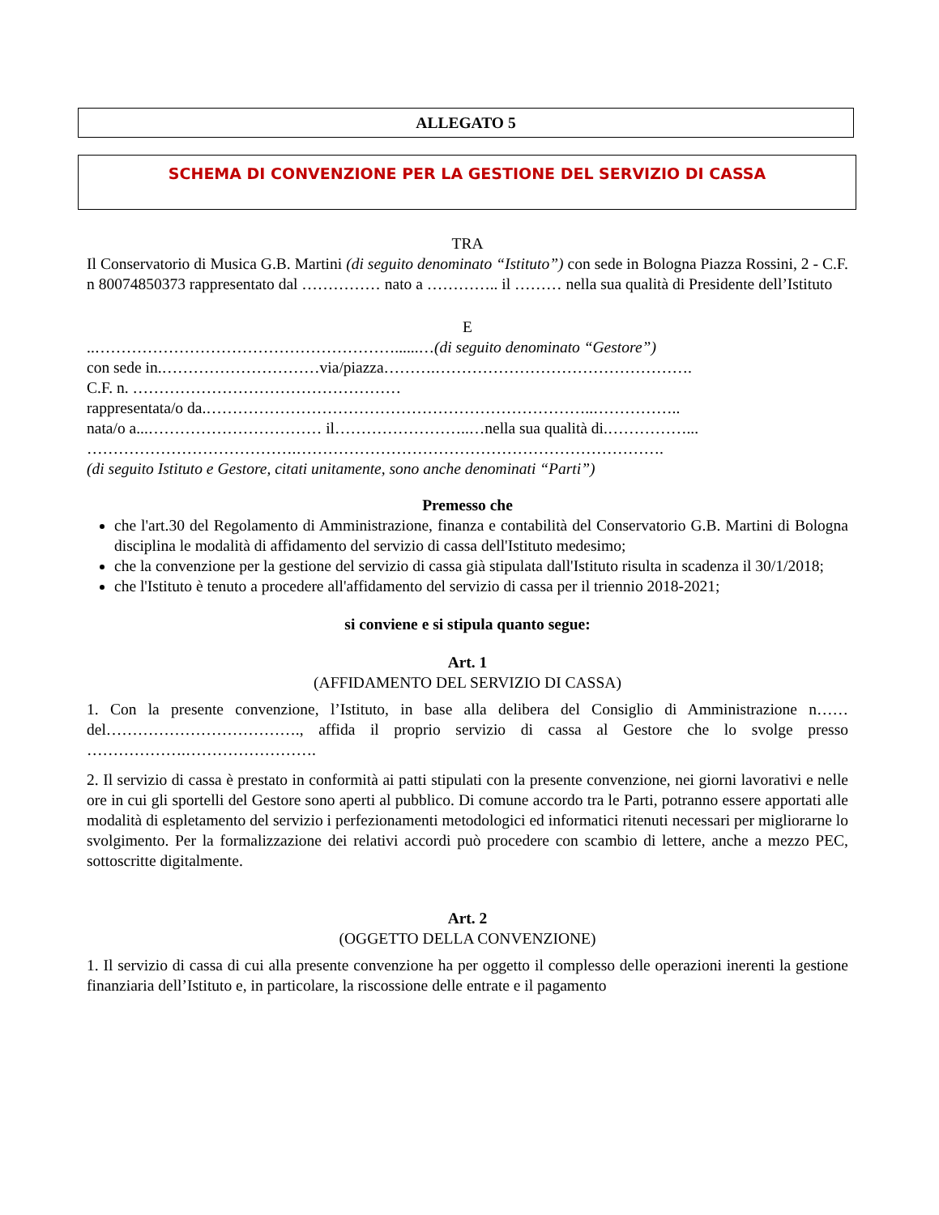ALLEGATO 5
SCHEMA DI CONVENZIONE PER LA GESTIONE DEL SERVIZIO DI CASSA
TRA
Il Conservatorio di Musica G.B. Martini (di seguito denominato “Istituto”) con sede in Bologna Piazza Rossini, 2 - C.F. n 80074850373 rappresentato dal …………… nato a ………….. il ……… nella sua qualità di Presidente dell’Istituto
E
..…………………………………………………......…(di seguito denominato “Gestore”)
con sede in.…………………………via/piazza……….………………………………………….
C.F. n. ……………………………………………
rappresentata/o da.………………………………………………………………..……………..
nata/o a...…………………………… il……………………..…nella sua qualità di.……………...
………………………………….…………………………………………………………….
(di seguito Istituto e Gestore, citati unitamente, sono anche denominati “Parti”)
Premesso che
che l'art.30 del Regolamento di Amministrazione, finanza e contabilità del Conservatorio G.B. Martini di Bologna disciplina le modalità di affidamento del servizio di cassa dell'Istituto medesimo;
che la convenzione per la gestione del servizio di cassa già stipulata dall'Istituto risulta in scadenza il 30/1/2018;
che l'Istituto è tenuto a procedere all'affidamento del servizio di cassa per il triennio 2018-2021;
si conviene e si stipula quanto segue:
Art. 1
(AFFIDAMENTO DEL SERVIZIO DI CASSA)
1. Con la presente convenzione, l’Istituto, in base alla delibera del Consiglio di Amministrazione n…… del………………………………., affida il proprio servizio di cassa al Gestore che lo svolge presso ……………….…………………….
2. Il servizio di cassa è prestato in conformità ai patti stipulati con la presente convenzione, nei giorni lavorativi e nelle ore in cui gli sportelli del Gestore sono aperti al pubblico. Di comune accordo tra le Parti, potranno essere apportati alle modalità di espletamento del servizio i perfezionamenti metodologici ed informatici ritenuti necessari per migliorarne lo svolgimento. Per la formalizzazione dei relativi accordi può procedere con scambio di lettere, anche a mezzo PEC, sottoscritte digitalmente.
Art. 2
(OGGETTO DELLA CONVENZIONE)
1. Il servizio di cassa di cui alla presente convenzione ha per oggetto il complesso delle operazioni inerenti la gestione finanziaria dell’Istituto e, in particolare, la riscossione delle entrate e il pagamento